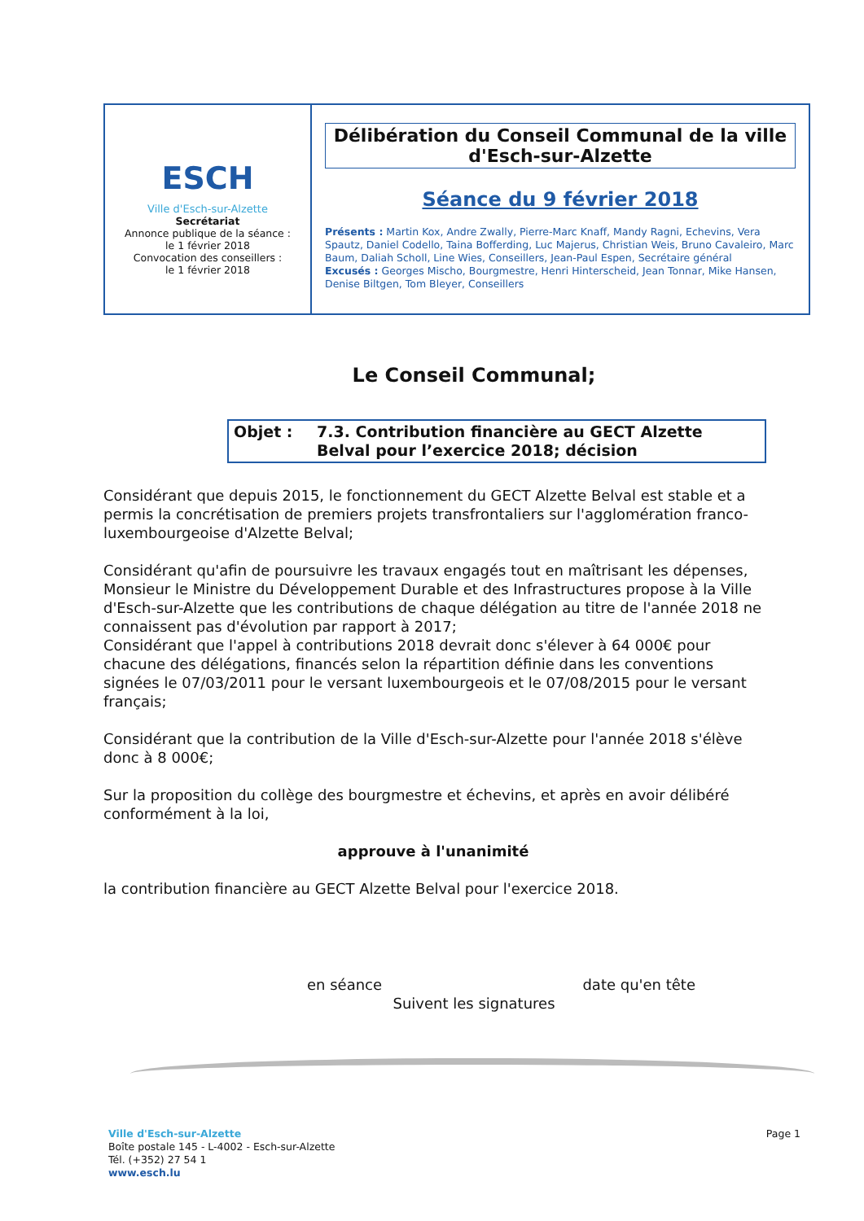ESCH
Ville d'Esch-sur-Alzette
Secrétariat
Annonce publique de la séance :
le 1 février 2018
Convocation des conseillers :
le 1 février 2018
Délibération du Conseil Communal de la ville d'Esch-sur-Alzette
Séance du 9 février 2018
Présents : Martin Kox, Andre Zwally, Pierre-Marc Knaff, Mandy Ragni, Echevins, Vera Spautz, Daniel Codello, Taina Bofferding, Luc Majerus, Christian Weis, Bruno Cavaleiro, Marc Baum, Daliah Scholl, Line Wies, Conseillers, Jean-Paul Espen, Secrétaire général
Excusés : Georges Mischo, Bourgmestre, Henri Hinterscheid, Jean Tonnar, Mike Hansen, Denise Biltgen, Tom Bleyer, Conseillers
Le Conseil Communal;
Objet : 7.3. Contribution financière au GECT Alzette Belval pour l’exercice 2018; décision
Considérant que depuis 2015, le fonctionnement du GECT Alzette Belval est stable et a permis la concrétisation de premiers projets transfrontaliers sur l'agglomération franco-luxembourgeoise d'Alzette Belval;
Considérant qu'afin de poursuivre les travaux engagés tout en maîtrisant les dépenses, Monsieur le Ministre du Développement Durable et des Infrastructures propose à la Ville d'Esch-sur-Alzette que les contributions de chaque délégation au titre de l'année 2018 ne connaissent pas d'évolution par rapport à 2017;
Considérant que l'appel à contributions 2018 devrait donc s'élever à 64 000€ pour chacune des délégations, financés selon la répartition définie dans les conventions signées le 07/03/2011 pour le versant luxembourgeois et le 07/08/2015 pour le versant français;
Considérant que la contribution de la Ville d'Esch-sur-Alzette pour l'année 2018 s'élève donc à 8 000€;
Sur la proposition du collège des bourgmestre et échevins, et après en avoir délibéré conformément à la loi,
approuve à l'unanimité
la contribution financière au GECT Alzette Belval pour l'exercice 2018.
en séance date qu'en tête
Suivent les signatures
Page 1
Ville d'Esch-sur-Alzette
Boîte postale 145 - L-4002 - Esch-sur-Alzette
Tél. (+352) 27 54 1
www.esch.lu